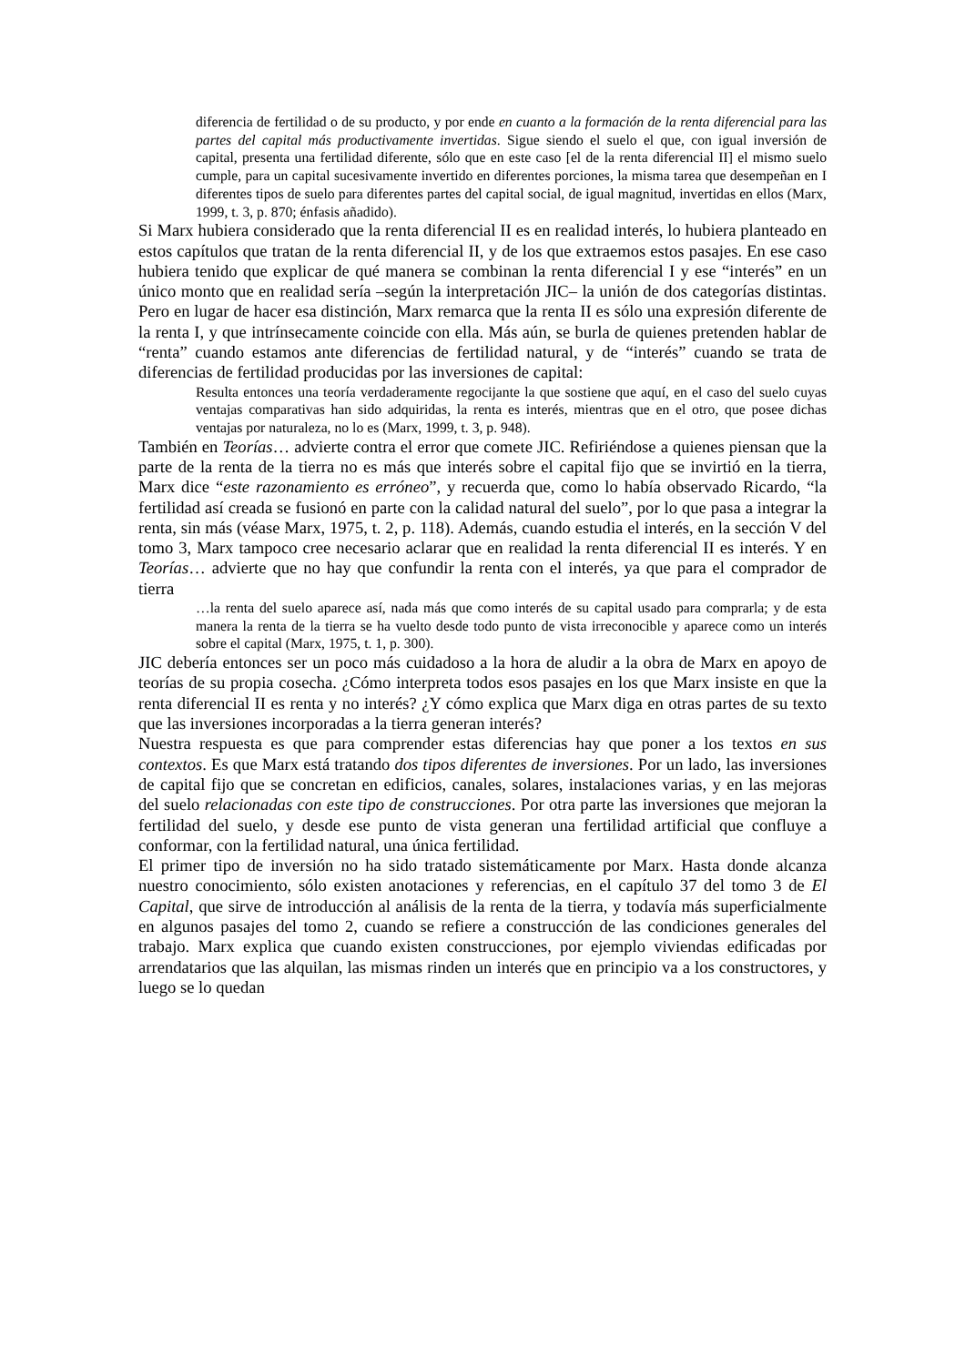diferencia de fertilidad o de su producto, y por ende en cuanto a la formación de la renta diferencial para las partes del capital más productivamente invertidas. Sigue siendo el suelo el que, con igual inversión de capital, presenta una fertilidad diferente, sólo que en este caso [el de la renta diferencial II] el mismo suelo cumple, para un capital sucesivamente invertido en diferentes porciones, la misma tarea que desempeñan en I diferentes tipos de suelo para diferentes partes del capital social, de igual magnitud, invertidas en ellos (Marx, 1999, t. 3, p. 870; énfasis añadido).
Si Marx hubiera considerado que la renta diferencial II es en realidad interés, lo hubiera planteado en estos capítulos que tratan de la renta diferencial II, y de los que extraemos estos pasajes. En ese caso hubiera tenido que explicar de qué manera se combinan la renta diferencial I y ese “interés” en un único monto que en realidad sería –según la interpretación JIC– la unión de dos categorías distintas. Pero en lugar de hacer esa distinción, Marx remarca que la renta II es sólo una expresión diferente de la renta I, y que intrínsecamente coincide con ella. Más aún, se burla de quienes pretenden hablar de “renta” cuando estamos ante diferencias de fertilidad natural, y de “interés” cuando se trata de diferencias de fertilidad producidas por las inversiones de capital:
Resulta entonces una teoría verdaderamente regocijante la que sostiene que aquí, en el caso del suelo cuyas ventajas comparativas han sido adquiridas, la renta es interés, mientras que en el otro, que posee dichas ventajas por naturaleza, no lo es (Marx, 1999, t. 3, p. 948).
También en Teorías… advierte contra el error que comete JIC. Refiriéndose a quienes piensan que la parte de la renta de la tierra no es más que interés sobre el capital fijo que se invirtió en la tierra, Marx dice “este razonamiento es erróneo”, y recuerda que, como lo había observado Ricardo, “la fertilidad así creada se fusionó en parte con la calidad natural del suelo”, por lo que pasa a integrar la renta, sin más (véase Marx, 1975, t. 2, p. 118). Además, cuando estudia el interés, en la sección V del tomo 3, Marx tampoco cree necesario aclarar que en realidad la renta diferencial II es interés. Y en Teorías… advierte que no hay que confundir la renta con el interés, ya que para el comprador de tierra
…la renta del suelo aparece así, nada más que como interés de su capital usado para comprarla; y de esta manera la renta de la tierra se ha vuelto desde todo punto de vista irreconocible y aparece como un interés sobre el capital (Marx, 1975, t. 1, p. 300).
JIC debería entonces ser un poco más cuidadoso a la hora de aludir a la obra de Marx en apoyo de teorías de su propia cosecha. ¿Cómo interpreta todos esos pasajes en los que Marx insiste en que la renta diferencial II es renta y no interés? ¿Y cómo explica que Marx diga en otras partes de su texto que las inversiones incorporadas a la tierra generan interés?
Nuestra respuesta es que para comprender estas diferencias hay que poner a los textos en sus contextos. Es que Marx está tratando dos tipos diferentes de inversiones. Por un lado, las inversiones de capital fijo que se concretan en edificios, canales, solares, instalaciones varias, y en las mejoras del suelo relacionadas con este tipo de construcciones. Por otra parte las inversiones que mejoran la fertilidad del suelo, y desde ese punto de vista generan una fertilidad artificial que confluye a conformar, con la fertilidad natural, una única fertilidad.
El primer tipo de inversión no ha sido tratado sistemáticamente por Marx. Hasta donde alcanza nuestro conocimiento, sólo existen anotaciones y referencias, en el capítulo 37 del tomo 3 de El Capital, que sirve de introducción al análisis de la renta de la tierra, y todavía más superficialmente en algunos pasajes del tomo 2, cuando se refiere a construcción de las condiciones generales del trabajo. Marx explica que cuando existen construcciones, por ejemplo viviendas edificadas por arrendatarios que las alquilan, las mismas rinden un interés que en principio va a los constructores, y luego se lo quedan